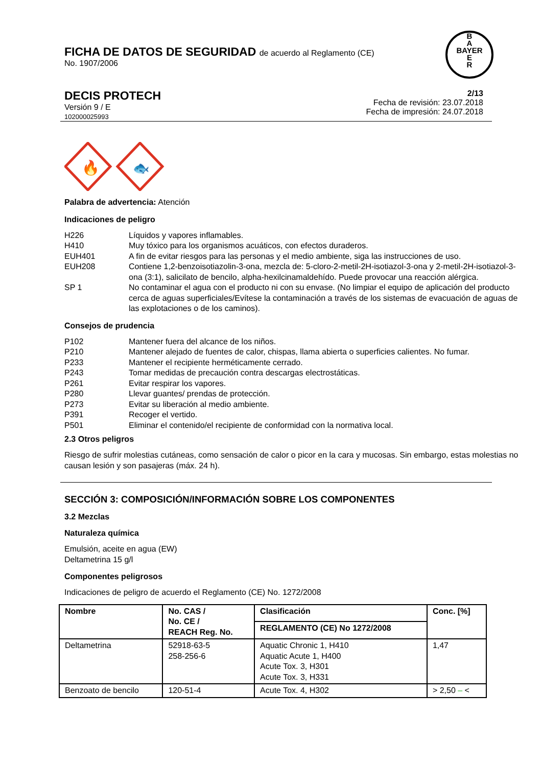FICHA DE DATOS DE SEGURIDAD de acuerdo al Reglamento (CE)
No. 1907/2006
B
A
BAYER
E
R
DECIS PROTECH
Versión 9 / E
102000025993
2/13
Fecha de revisión: 23.07.2018
Fecha de impresión: 24.07.2018
🔥
🐟
Palabra de advertencia: Atención
Indicaciones de peligro
H226 Líquidos y vapores inflamables.
H410 Muy tóxico para los organismos acuáticos, con efectos duraderos.
EUH401 A fin de evitar riesgos para las personas y el medio ambiente, siga las instrucciones de uso.
EUH208 Contiene 1,2-benzoisotiazolin-3-ona, mezcla de: 5-cloro-2-metil-2H-isotiazol-3-ona y 2-metil-2H-isotiazol-3-ona (3:1), salicilato de bencilo, alpha-hexilcinamaldehído. Puede provocar una reacción alérgica.
SP 1 No contaminar el agua con el producto ni con su envase. (No limpiar el equipo de aplicación del producto cerca de aguas superficiales/Evítese la contaminación a través de los sistemas de evacuación de aguas de las explotaciones o de los caminos).
Consejos de prudencia
P102 Mantener fuera del alcance de los niños.
P210 Mantener alejado de fuentes de calor, chispas, llama abierta o superficies calientes. No fumar.
P233 Mantener el recipiente herméticamente cerrado.
P243 Tomar medidas de precaución contra descargas electrostáticas.
P261 Evitar respirar los vapores.
P280 Llevar guantes/ prendas de protección.
P273 Evitar su liberación al medio ambiente.
P391 Recoger el vertido.
P501 Eliminar el contenido/el recipiente de conformidad con la normativa local.
2.3 Otros peligros
Riesgo de sufrir molestias cutáneas, como sensación de calor o picor en la cara y mucosas. Sin embargo, estas molestias no causan lesión y son pasajeras (máx. 24 h).
SECCIÓN 3: COMPOSICIÓN/INFORMACIÓN SOBRE LOS COMPONENTES
3.2 Mezclas
Naturaleza química
Emulsión, aceite en agua (EW)
Deltametrina 15 g/l
Componentes peligrosos
Indicaciones de peligro de acuerdo el Reglamento (CE) No. 1272/2008
| Nombre | No. CAS / No. CE / REACH Reg. No. | Clasificación | Conc. [%] |
| --- | --- | --- | --- |
| | | REGLAMENTO (CE) No 1272/2008 | |
| Deltametrina | 52918-63-5 258-256-6 | Aquatic Chronic 1, H410 Aquatic Acute 1, H400 Acute Tox. 3, H301 Acute Tox. 3, H331 | 1,47 |
| Benzoato de bencilo | 120-51-4 | Acute Tox. 4, H302 | > 2,50 – < |